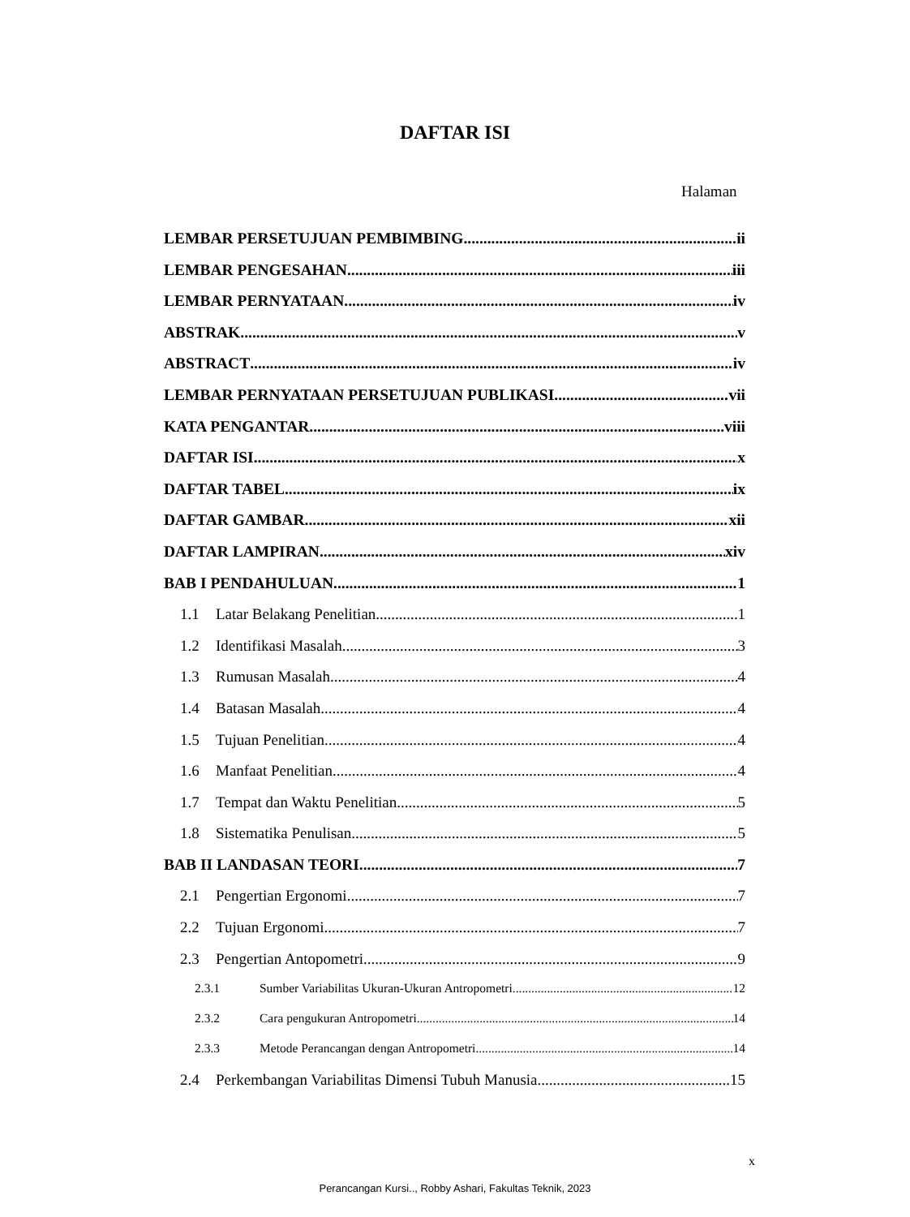DAFTAR ISI
Halaman
LEMBAR PERSETUJUAN PEMBIMBING ii
LEMBAR PENGESAHAN iii
LEMBAR PERNYATAAN iv
ABSTRAK v
ABSTRACT iv
LEMBAR PERNYATAAN PERSETUJUAN PUBLIKASI vii
KATA PENGANTAR viii
DAFTAR ISI x
DAFTAR TABEL ix
DAFTAR GAMBAR xii
DAFTAR LAMPIRAN xiv
BAB I PENDAHULUAN 1
1.1 Latar Belakang Penelitian 1
1.2 Identifikasi Masalah 3
1.3 Rumusan Masalah 4
1.4 Batasan Masalah 4
1.5 Tujuan Penelitian 4
1.6 Manfaat Penelitian 4
1.7 Tempat dan Waktu Penelitian 5
1.8 Sistematika Penulisan 5
BAB II LANDASAN TEORI 7
2.1 Pengertian Ergonomi 7
2.2 Tujuan Ergonomi 7
2.3 Pengertian Antopometri 9
2.3.1 Sumber Variabilitas Ukuran-Ukuran Antropometri 12
2.3.2 Cara pengukuran Antropometri 14
2.3.3 Metode Perancangan dengan Antropometri 14
2.4 Perkembangan Variabilitas Dimensi Tubuh Manusia 15
x
Perancangan Kursi.., Robby Ashari, Fakultas Teknik, 2023